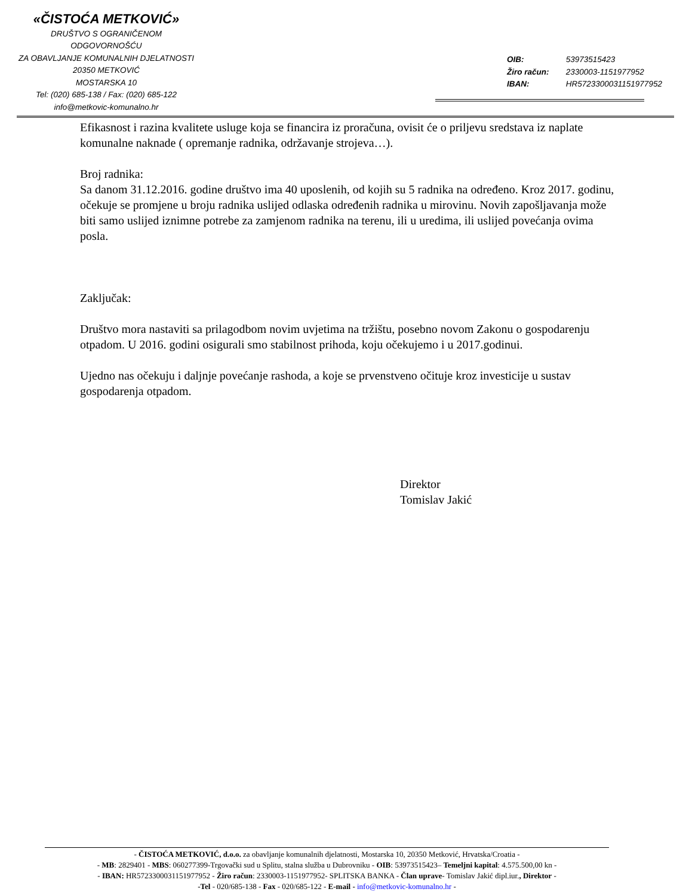«ČISTOĆA METKOVIĆ»
DRUŠTVO S OGRANIČENOM ODGOVORNOŠĆU
ZA OBAVLJANJE KOMUNALNIH DJELATNOSTI
20350 METKOVIĆ
MOSTARSKA 10
Tel: (020) 685-138 / Fax: (020) 685-122
info@metkovic-komunalno.hr
OIB: 53973515423
Žiro račun: 2330003-1151977952
IBAN: HR5723300031151977952
Efikasnost i razina kvalitete usluge koja se financira iz proračuna, ovisit će o priljevu sredstava iz naplate komunalne naknade ( opremanje radnika, održavanje strojeva…).
Broj radnika:
Sa danom 31.12.2016. godine društvo ima 40 uposlenih, od kojih su 5 radnika na određeno. Kroz 2017. godinu, očekuje se promjene u broju radnika uslijed odlaska određenih radnika u mirovinu. Novih zapošljavanja može biti samo uslijed iznimne potrebe za zamjenom radnika na terenu, ili u uredima, ili uslijed povećanja ovima posla.
Zaključak:
Društvo mora nastaviti sa prilagodbom novim uvjetima na tržištu, posebno novom Zakonu o gospodarenju otpadom. U 2016. godini osigurali smo stabilnost prihoda, koju očekujemo i u 2017.godinui.
Ujedno nas očekuju i daljnje povećanje rashoda, a koje se prvenstveno očituje kroz investicije u sustav gospodarenja otpadom.
Direktor
Tomislav Jakić
- ČISTOĆA METKOVIĆ, d.o.o. za obavljanje komunalnih djelatnosti, Mostarska 10, 20350 Metković, Hrvatska/Croatia -
- MB: 2829401 - MBS: 060277399-Trgovački sud u Splitu, stalna služba u Dubrovniku - OIB: 53973515423– Temeljni kapital: 4.575.500,00 kn -
- IBAN: HR5723300031151977952 - Žiro račun: 2330003-1151977952- SPLITSKA BANKA - Član uprave- Tomislav Jakić dipl.iur., Direktor -
-Tel - 020/685-138 - Fax - 020/685-122 - E-mail - info@metkovic-komunalno.hr -